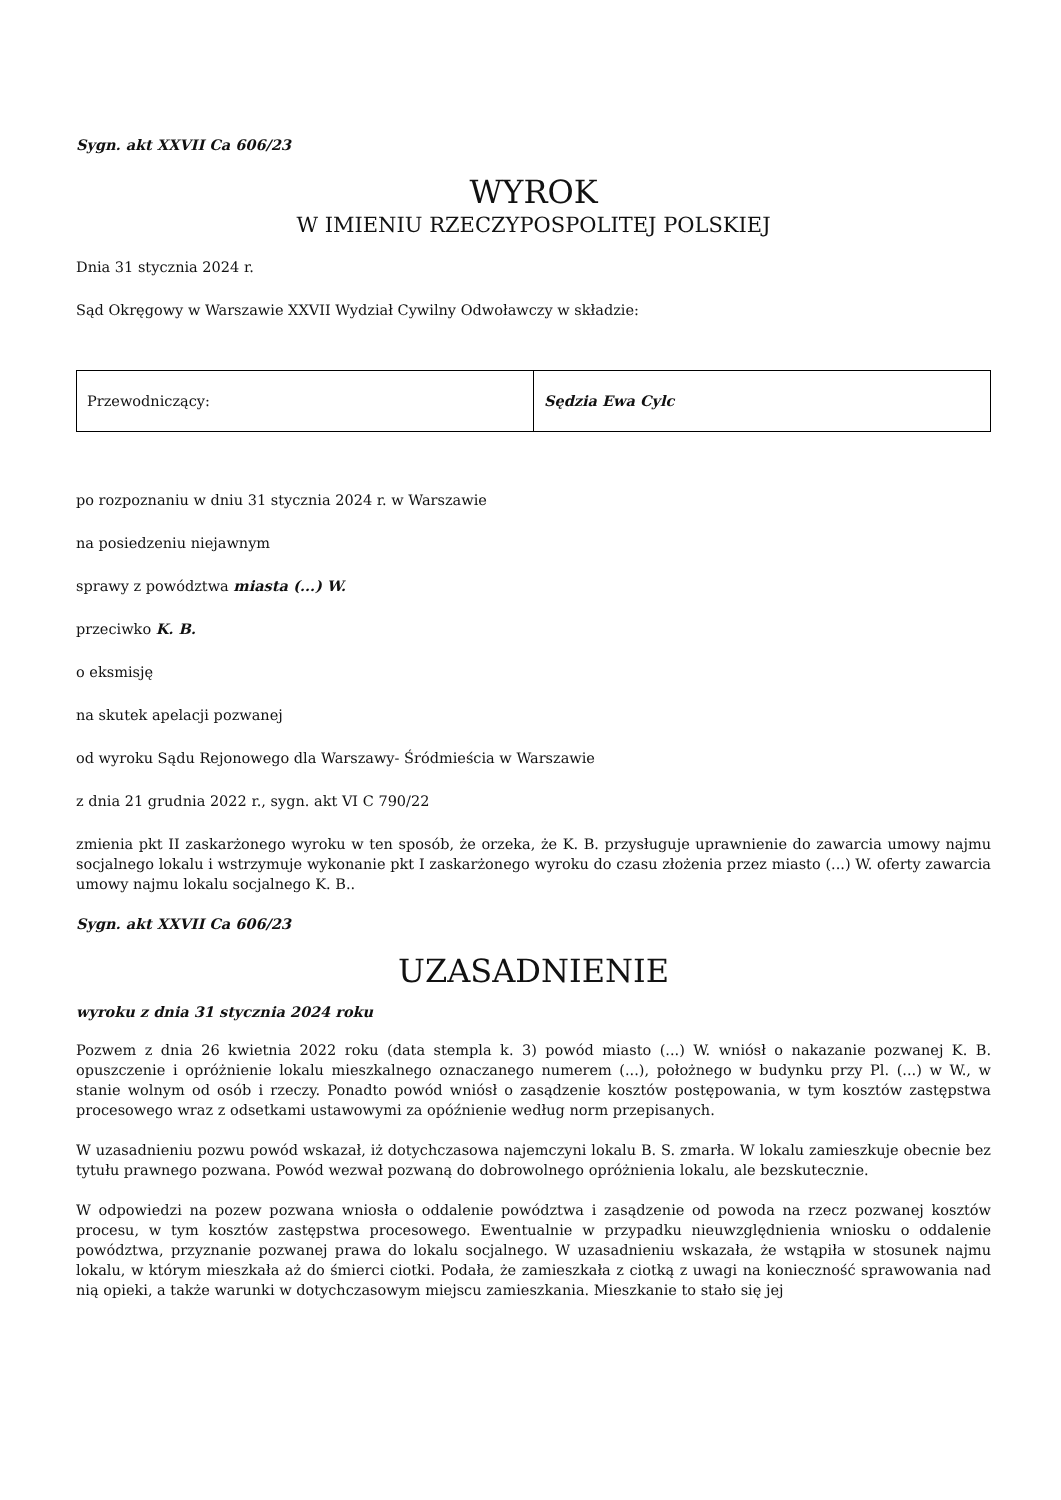Sygn. akt XXVII Ca 606/23
WYROK
W IMIENIU RZECZYPOSPOLITEJ POLSKIEJ
Dnia 31 stycznia 2024 r.
Sąd Okręgowy w Warszawie XXVII Wydział Cywilny Odwoławczy w składzie:
| Przewodniczący: | Sędzia Ewa Cylc |
po rozpoznaniu w dniu 31 stycznia 2024 r. w Warszawie
na posiedzeniu niejawnym
sprawy z powództwa miasta (...) W.
przeciwko K. B.
o eksmisję
na skutek apelacji pozwanej
od wyroku Sądu Rejonowego dla Warszawy- Śródmieścia w Warszawie
z dnia 21 grudnia 2022 r., sygn. akt VI C 790/22
zmienia pkt II zaskarżonego wyroku w ten sposób, że orzeka, że K. B. przysługuje uprawnienie do zawarcia umowy najmu socjalnego lokalu i wstrzymuje wykonanie pkt I zaskarżonego wyroku do czasu złożenia przez miasto (...) W. oferty zawarcia umowy najmu lokalu socjalnego K. B..
Sygn. akt XXVII Ca 606/23
UZASADNIENIE
wyroku z dnia 31 stycznia 2024 roku
Pozwem z dnia 26 kwietnia 2022 roku (data stempla k. 3) powód miasto (...) W. wniósł o nakazanie pozwanej K. B. opuszczenie i opróżnienie lokalu mieszkalnego oznaczanego numerem (...), położnego w budynku przy Pl. (...) w W., w stanie wolnym od osób i rzeczy. Ponadto powód wniósł o zasądzenie kosztów postępowania, w tym kosztów zastępstwa procesowego wraz z odsetkami ustawowymi za opóźnienie według norm przepisanych.
W uzasadnieniu pozwu powód wskazał, iż dotychczasowa najemczyni lokalu B. S. zmarła. W lokalu zamieszkuje obecnie bez tytułu prawnego pozwana. Powód wezwał pozwaną do dobrowolnego opróżnienia lokalu, ale bezskutecznie.
W odpowiedzi na pozew pozwana wniosła o oddalenie powództwa i zasądzenie od powoda na rzecz pozwanej kosztów procesu, w tym kosztów zastępstwa procesowego. Ewentualnie w przypadku nieuwzględnienia wniosku o oddalenie powództwa, przyznanie pozwanej prawa do lokalu socjalnego. W uzasadnieniu wskazała, że wstąpiła w stosunek najmu lokalu, w którym mieszkała aż do śmierci ciotki. Podała, że zamieszkała z ciotką z uwagi na konieczność sprawowania nad nią opieki, a także warunki w dotychczasowym miejscu zamieszkania. Mieszkanie to stało się jej